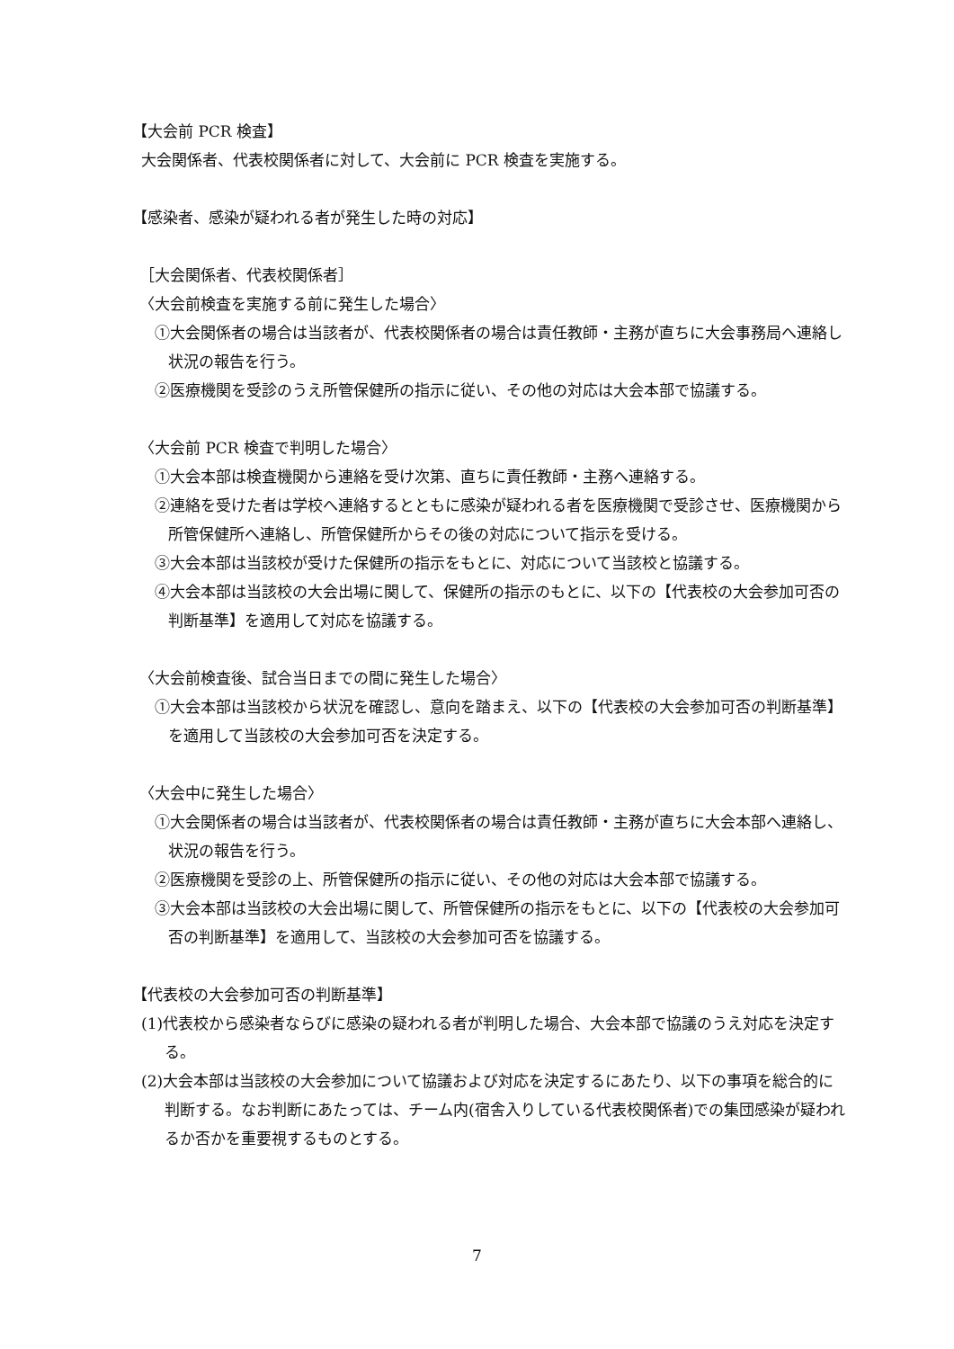【大会前 PCR 検査】
大会関係者、代表校関係者に対して、大会前に PCR 検査を実施する。
【感染者、感染が疑われる者が発生した時の対応】
［大会関係者、代表校関係者］
〈大会前検査を実施する前に発生した場合〉
①大会関係者の場合は当該者が、代表校関係者の場合は責任教師・主務が直ちに大会事務局へ連絡し状況の報告を行う。
②医療機関を受診のうえ所管保健所の指示に従い、その他の対応は大会本部で協議する。
〈大会前 PCR 検査で判明した場合〉
①大会本部は検査機関から連絡を受け次第、直ちに責任教師・主務へ連絡する。
②連絡を受けた者は学校へ連絡するとともに感染が疑われる者を医療機関で受診させ、医療機関から所管保健所へ連絡し、所管保健所からその後の対応について指示を受ける。
③大会本部は当該校が受けた保健所の指示をもとに、対応について当該校と協議する。
④大会本部は当該校の大会出場に関して、保健所の指示のもとに、以下の【代表校の大会参加可否の判断基準】を適用して対応を協議する。
〈大会前検査後、試合当日までの間に発生した場合〉
①大会本部は当該校から状況を確認し、意向を踏まえ、以下の【代表校の大会参加可否の判断基準】を適用して当該校の大会参加可否を決定する。
〈大会中に発生した場合〉
①大会関係者の場合は当該者が、代表校関係者の場合は責任教師・主務が直ちに大会本部へ連絡し、状況の報告を行う。
②医療機関を受診の上、所管保健所の指示に従い、その他の対応は大会本部で協議する。
③大会本部は当該校の大会出場に関して、所管保健所の指示をもとに、以下の【代表校の大会参加可否の判断基準】を適用して、当該校の大会参加可否を協議する。
【代表校の大会参加可否の判断基準】
(1)代表校から感染者ならびに感染の疑われる者が判明した場合、大会本部で協議のうえ対応を決定する。
(2)大会本部は当該校の大会参加について協議および対応を決定するにあたり、以下の事項を総合的に判断する。なお判断にあたっては、チーム内(宿舎入りしている代表校関係者)での集団感染が疑われるか否かを重要視するものとする。
7